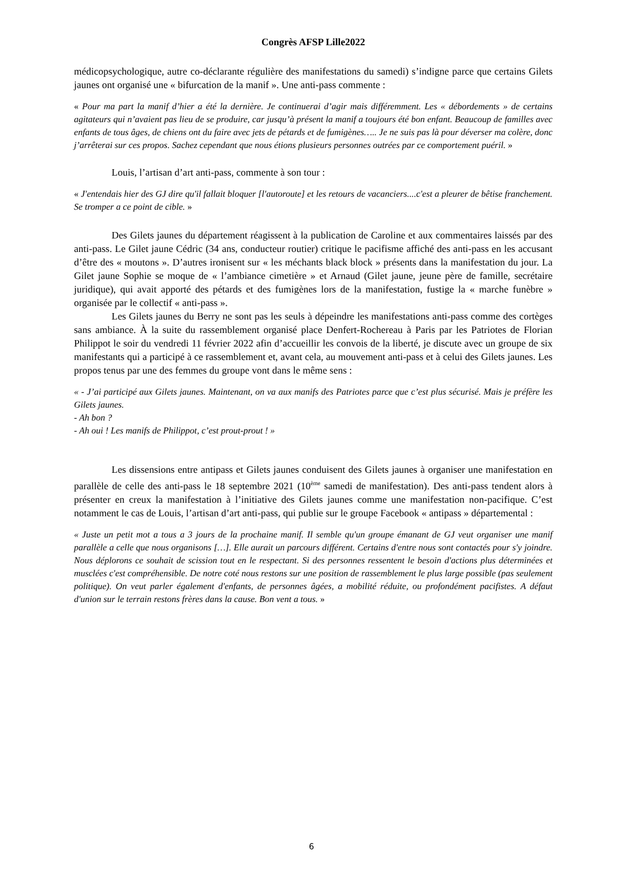Congrès AFSP Lille2022
médicopsychologique, autre co-déclarante régulière des manifestations du samedi) s’indigne parce que certains Gilets jaunes ont organisé une « bifurcation de la manif ». Une anti-pass commente :
« Pour ma part la manif d’hier a été la dernière. Je continuerai d’agir mais différemment. Les « débordements » de certains agitateurs qui n’avaient pas lieu de se produire, car jusqu’à présent la manif a toujours été bon enfant. Beaucoup de familles avec enfants de tous âges, de chiens ont du faire avec jets de pétards et de fumigènes….. Je ne suis pas là pour déverser ma colère, donc j’arrêterai sur ces propos. Sachez cependant que nous étions plusieurs personnes outrées par ce comportement puéril. »
Louis, l’artisan d’art anti-pass, commente à son tour :
« J'entendais hier des GJ dire qu'il fallait bloquer [l'autoroute] et les retours de vacanciers....c'est a pleurer de bêtise franchement. Se tromper a ce point de cible. »
Des Gilets jaunes du département réagissent à la publication de Caroline et aux commentaires laissés par des anti-pass. Le Gilet jaune Cédric (34 ans, conducteur routier) critique le pacifisme affiché des anti-pass en les accusant d’être des « moutons ». D’autres ironisent sur « les méchants black block » présents dans la manifestation du jour. La Gilet jaune Sophie se moque de « l’ambiance cimetière » et Arnaud (Gilet jaune, jeune père de famille, secrétaire juridique), qui avait apporté des pétards et des fumigènes lors de la manifestation, fustige la « marche funèbre » organisée par le collectif « anti-pass ».
Les Gilets jaunes du Berry ne sont pas les seuls à dépeindre les manifestations anti-pass comme des cortèges sans ambiance. À la suite du rassemblement organisé place Denfert-Rochereau à Paris par les Patriotes de Florian Philippot le soir du vendredi 11 février 2022 afin d’accueillir les convois de la liberté, je discute avec un groupe de six manifestants qui a participé à ce rassemblement et, avant cela, au mouvement anti-pass et à celui des Gilets jaunes. Les propos tenus par une des femmes du groupe vont dans le même sens :
« - J’ai participé aux Gilets jaunes. Maintenant, on va aux manifs des Patriotes parce que c’est plus sécurisé. Mais je préfère les Gilets jaunes.
- Ah bon ?
- Ah oui ! Les manifs de Philippot, c’est prout-prout ! »
Les dissensions entre antipass et Gilets jaunes conduisent des Gilets jaunes à organiser une manifestation en parallèle de celle des anti-pass le 18 septembre 2021 (10<sup>ème</sup> samedi de manifestation). Des anti-pass tendent alors à présenter en creux la manifestation à l’initiative des Gilets jaunes comme une manifestation non-pacifique. C’est notamment le cas de Louis, l’artisan d’art anti-pass, qui publie sur le groupe Facebook « antipass » départemental :
« Juste un petit mot a tous a 3 jours de la prochaine manif. Il semble qu'un groupe émanant de GJ veut organiser une manif parallèle a celle que nous organisons […]. Elle aurait un parcours différent. Certains d'entre nous sont contactés pour s'y joindre. Nous déplorons ce souhait de scission tout en le respectant. Si des personnes ressentent le besoin d'actions plus déterminées et musclées c'est compréhensible. De notre coté nous restons sur une position de rassemblement le plus large possible (pas seulement politique). On veut parler également d'enfants, de personnes âgées, a mobilité réduite, ou profondément pacifistes. A défaut d'union sur le terrain restons frères dans la cause. Bon vent a tous. »
6